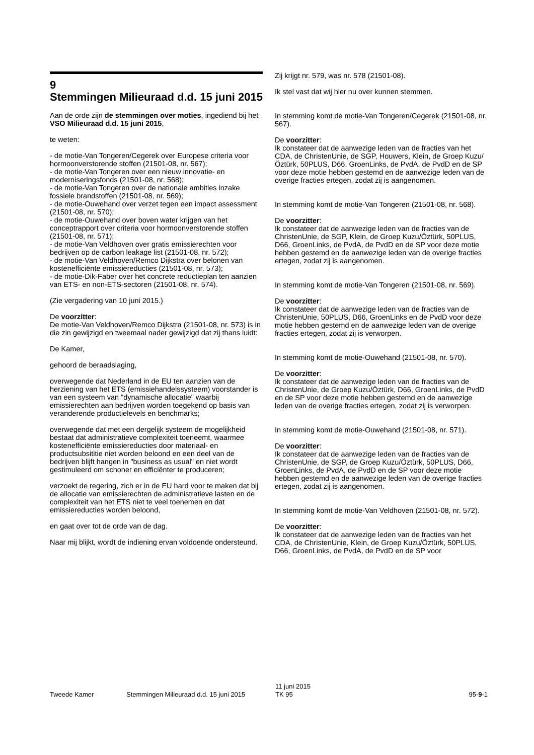9
Stemmingen Milieuraad d.d. 15 juni 2015
Aan de orde zijn de stemmingen over moties, ingediend bij het VSO Milieuraad d.d. 15 juni 2015,
te weten:
- de motie-Van Tongeren/Cegerek over Europese criteria voor hormoonverstorende stoffen (21501-08, nr. 567);
- de motie-Van Tongeren over een nieuw innovatie- en moderniseringsfonds (21501-08, nr. 568);
- de motie-Van Tongeren over de nationale ambities inzake fossiele brandstoffen (21501-08, nr. 569);
- de motie-Ouwehand over verzet tegen een impact assessment (21501-08, nr. 570);
- de motie-Ouwehand over boven water krijgen van het conceptrapport over criteria voor hormoonverstorende stoffen (21501-08, nr. 571);
- de motie-Van Veldhoven over gratis emissierechten voor bedrijven op de carbon leakage list (21501-08, nr. 572);
- de motie-Van Veldhoven/Remco Dijkstra over belonen van kostenefficiënte emissiereducties (21501-08, nr. 573);
- de motie-Dik-Faber over het concrete reductieplan ten aanzien van ETS- en non-ETS-sectoren (21501-08, nr. 574).
(Zie vergadering van 10 juni 2015.)
De voorzitter:
De motie-Van Veldhoven/Remco Dijkstra (21501-08, nr. 573) is in die zin gewijzigd en tweemaal nader gewijzigd dat zij thans luidt:
De Kamer,
gehoord de beraadslaging,
overwegende dat Nederland in de EU ten aanzien van de herziening van het ETS (emissiehandelssysteem) voorstander is van een systeem van "dynamische allocatie" waarbij emissierechten aan bedrijven worden toegekend op basis van veranderende productielevels en benchmarks;
overwegende dat met een dergelijk systeem de mogelijkheid bestaat dat administratieve complexiteit toeneemt, waarmee kostenefficiënte emissiereducties door materiaal- en productsubsititie niet worden beloond en een deel van de bedrijven blijft hangen in "business as usual" en niet wordt gestimuleerd om schoner en efficiënter te produceren;
verzoekt de regering, zich er in de EU hard voor te maken dat bij de allocatie van emissierechten de administratieve lasten en de complexiteit van het ETS niet te veel toenemen en dat emissiereducties worden beloond,
en gaat over tot de orde van de dag.
Naar mij blijkt, wordt de indiening ervan voldoende ondersteund.
Zij krijgt nr. 579, was nr. 578 (21501-08).
Ik stel vast dat wij hier nu over kunnen stemmen.
In stemming komt de motie-Van Tongeren/Cegerek (21501-08, nr. 567).
De voorzitter:
Ik constateer dat de aanwezige leden van de fracties van het CDA, de ChristenUnie, de SGP, Houwers, Klein, de Groep Kuzu/Öztürk, 50PLUS, D66, GroenLinks, de PvdA, de PvdD en de SP voor deze motie hebben gestemd en de aanwezige leden van de overige fracties ertegen, zodat zij is aangenomen.
In stemming komt de motie-Van Tongeren (21501-08, nr. 568).
De voorzitter:
Ik constateer dat de aanwezige leden van de fracties van de ChristenUnie, de SGP, Klein, de Groep Kuzu/Öztürk, 50PLUS, D66, GroenLinks, de PvdA, de PvdD en de SP voor deze motie hebben gestemd en de aanwezige leden van de overige fracties ertegen, zodat zij is aangenomen.
In stemming komt de motie-Van Tongeren (21501-08, nr. 569).
De voorzitter:
Ik constateer dat de aanwezige leden van de fracties van de ChristenUnie, 50PLUS, D66, GroenLinks en de PvdD voor deze motie hebben gestemd en de aanwezige leden van de overige fracties ertegen, zodat zij is verworpen.
In stemming komt de motie-Ouwehand (21501-08, nr. 570).
De voorzitter:
Ik constateer dat de aanwezige leden van de fracties van de ChristenUnie, de Groep Kuzu/Öztürk, D66, GroenLinks, de PvdD en de SP voor deze motie hebben gestemd en de aanwezige leden van de overige fracties ertegen, zodat zij is verworpen.
In stemming komt de motie-Ouwehand (21501-08, nr. 571).
De voorzitter:
Ik constateer dat de aanwezige leden van de fracties van de ChristenUnie, de SGP, de Groep Kuzu/Öztürk, 50PLUS, D66, GroenLinks, de PvdA, de PvdD en de SP voor deze motie hebben gestemd en de aanwezige leden van de overige fracties ertegen, zodat zij is aangenomen.
In stemming komt de motie-Van Veldhoven (21501-08, nr. 572).
De voorzitter:
Ik constateer dat de aanwezige leden van de fracties van het CDA, de ChristenUnie, Klein, de Groep Kuzu/Öztürk, 50PLUS, D66, GroenLinks, de PvdA, de PvdD en de SP voor
Tweede Kamer Stemmingen Milieuraad d.d. 15 juni 2015
11 juni 2015
TK 95
95-9-1